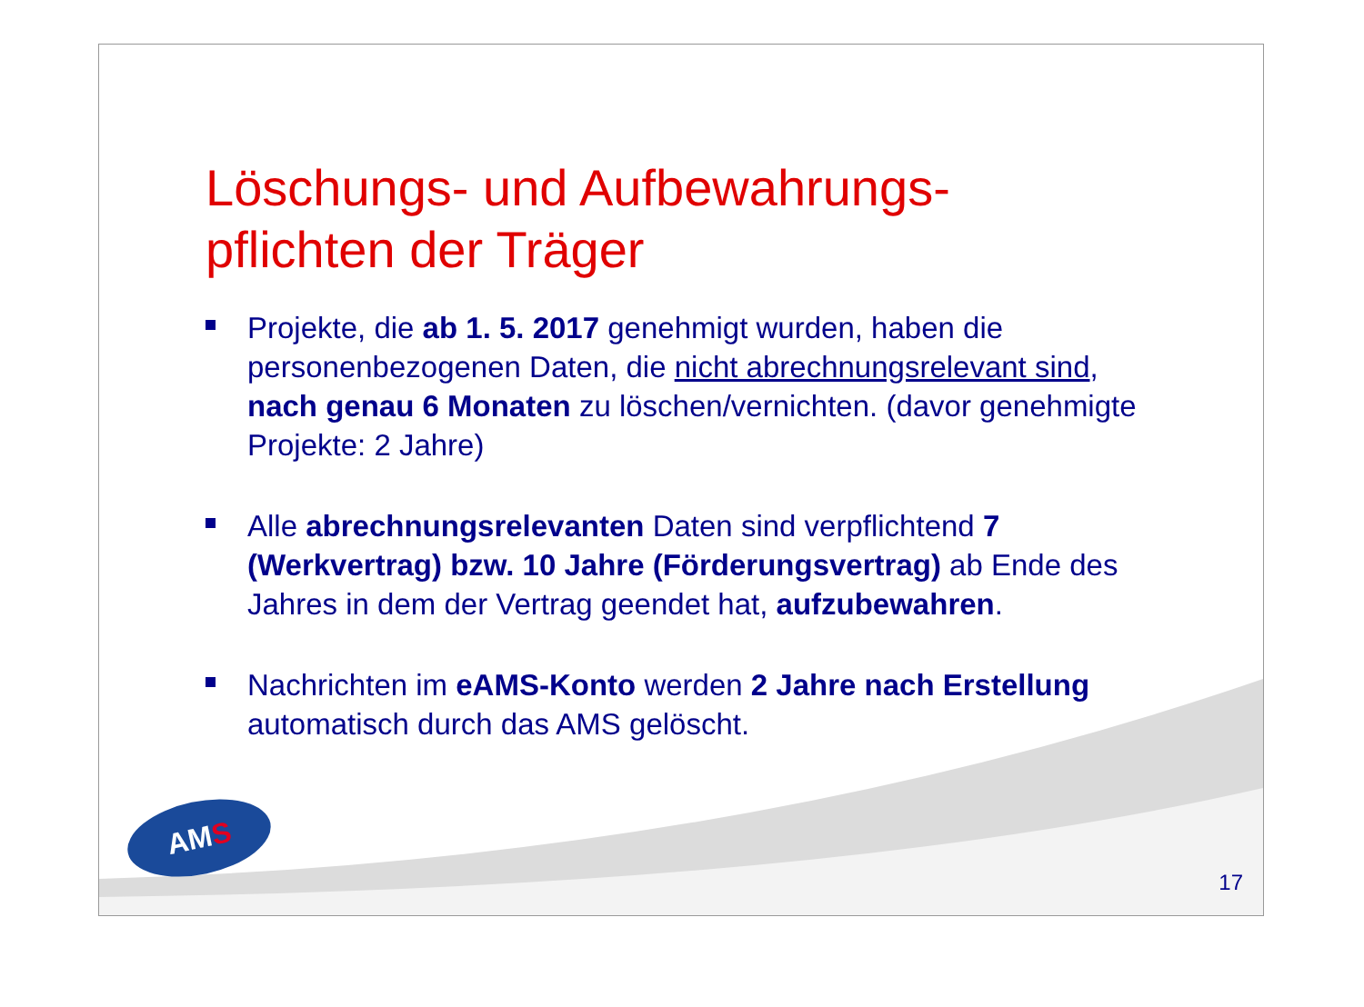Löschungs- und Aufbewahrungs-
pflichten der Träger
Projekte, die ab 1. 5. 2017 genehmigt wurden, haben die personenbezogenen Daten, die nicht abrechnungsrelevant sind, nach genau 6 Monaten zu löschen/vernichten. (davor genehmigte Projekte: 2 Jahre)
Alle abrechnungsrelevanten Daten sind verpflichtend 7 (Werkvertrag) bzw. 10 Jahre (Förderungsvertrag) ab Ende des Jahres in dem der Vertrag geendet hat, aufzubewahren.
Nachrichten im eAMS-Konto werden 2 Jahre nach Erstellung automatisch durch das AMS gelöscht.
AMS
17